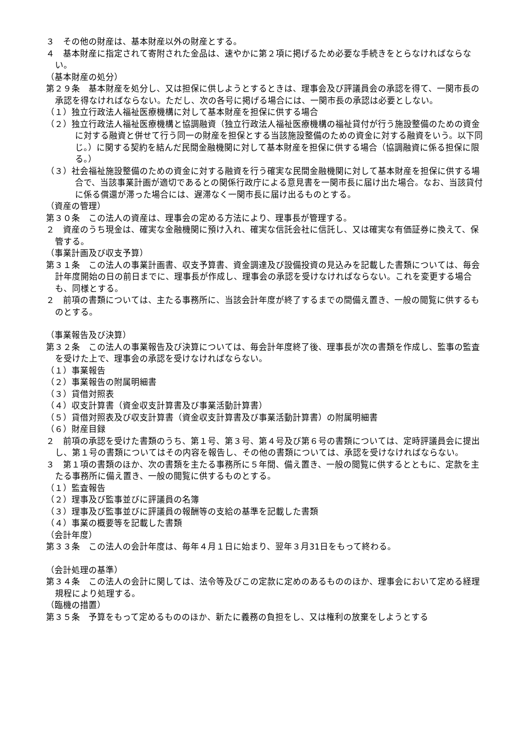３　その他の財産は、基本財産以外の財産とする。
４　基本財産に指定されて寄附された金品は、速やかに第２項に掲げるため必要な手続きをとらなければならない。
（基本財産の処分）
第２９条　基本財産を処分し、又は担保に供しようとするときは、理事会及び評議員会の承認を得て、一関市長の承認を得なければならない。ただし、次の各号に掲げる場合には、一関市長の承認は必要としない。
（１）独立行政法人福祉医療機構に対して基本財産を担保に供する場合
（２）独立行政法人福祉医療機構と協調融資（独立行政法人福祉医療機構の福祉貸付が行う施設整備のための資金に対する融資と併せて行う同一の財産を担保とする当該施設整備のための資金に対する融資をいう。以下同じ。）に関する契約を結んだ民間金融機関に対して基本財産を担保に供する場合（協調融資に係る担保に限る。）
（３）社会福祉施設整備のための資金に対する融資を行う確実な民間金融機関に対して基本財産を担保に供する場合で、当該事業計画が適切であるとの関係行政庁による意見書を一関市長に届け出た場合。なお、当該貸付に係る償還が滞った場合には、遅滞なく一関市長に届け出るものとする。
（資産の管理）
第３０条　この法人の資産は、理事会の定める方法により、理事長が管理する。
２　資産のうち現金は、確実な金融機関に預け入れ、確実な信託会社に信託し、又は確実な有価証券に換えて、保管する。
（事業計画及び収支予算）
第３１条　この法人の事業計画書、収支予算書、資金調達及び設備投資の見込みを記載した書類については、毎会計年度開始の日の前日までに、理事長が作成し、理事会の承認を受けなければならない。これを変更する場合も、同様とする。
２　前項の書類については、主たる事務所に、当該会計年度が終了するまでの間備え置き、一般の閲覧に供するものとする。
（事業報告及び決算）
第３２条　この法人の事業報告及び決算については、毎会計年度終了後、理事長が次の書類を作成し、監事の監査を受けた上で、理事会の承認を受けなければならない。
（１）事業報告
（２）事業報告の附属明細書
（３）貸借対照表
（４）収支計算書（資金収支計算書及び事業活動計算書）
（５）貸借対照表及び収支計算書（資金収支計算書及び事業活動計算書）の附属明細書
（６）財産目録
２　前項の承認を受けた書類のうち、第１号、第３号、第４号及び第６号の書類については、定時評議員会に提出し、第１号の書類についてはその内容を報告し、その他の書類については、承認を受けなければならない。
３　第１項の書類のほか、次の書類を主たる事務所に５年間、備え置き、一般の閲覧に供するとともに、定款を主たる事務所に備え置き、一般の閲覧に供するものとする。
（１）監査報告
（２）理事及び監事並びに評議員の名簿
（３）理事及び監事並びに評議員の報酬等の支給の基準を記載した書類
（４）事業の概要等を記載した書類
（会計年度）
第３３条　この法人の会計年度は、毎年４月１日に始まり、翌年３月31日をもって終わる。
（会計処理の基準）
第３４条　この法人の会計に関しては、法令等及びこの定款に定めのあるもののほか、理事会において定める経理規程により処理する。
（臨機の措置）
第３５条　予算をもって定めるもののほか、新たに義務の負担をし、又は権利の放棄をしようとする